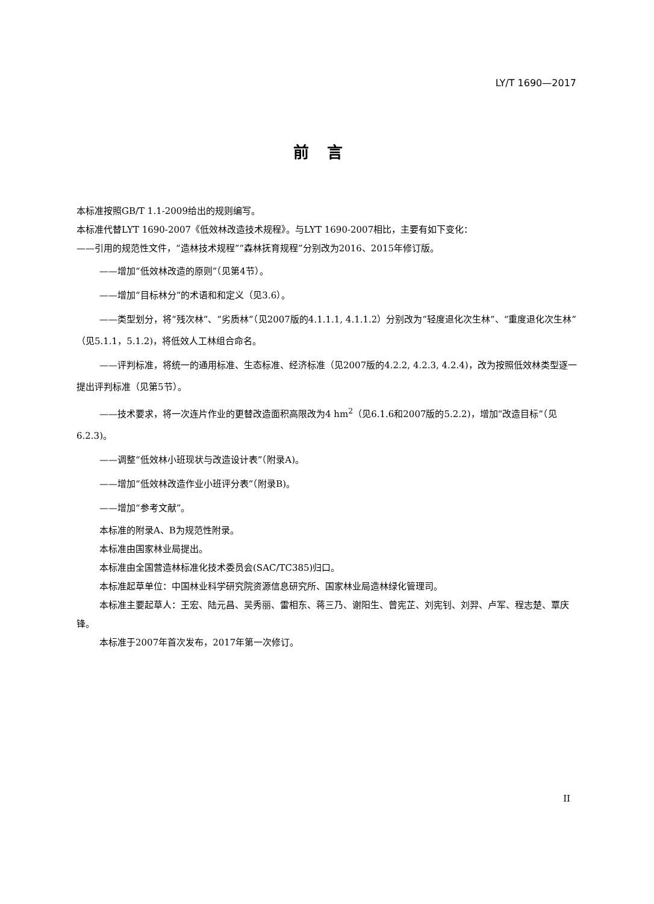LY/T 1690—2017
前言
本标准按照GB/T 1.1-2009给出的规则编写。
本标准代替LYT 1690-2007《低效林改造技术规程》。与LYT 1690-2007相比，主要有如下变化：
——引用的规范性文件，“造林技术规程”“森林抚育规程”分别改为2016、2015年修订版。
——增加“低效林改造的原则”（见第4节）。
——增加“目标林分”的术语和和定义（见3.6）。
——类型划分，将“残次林”、“劣质林”（见2007版的4.1.1.1, 4.1.1.2）分别改为“轻度退化次生林”、“重度退化次生林”（见5.1.1，5.1.2)，将低效人工林组合命名。
——评判标准，将统一的通用标准、生态标准、经济标准（见2007版的4.2.2, 4.2.3, 4.2.4)，改为按照低效林类型逐一提出评判标准（见第5节）。
——技术要求，将一次连片作业的更替改造面积高限改为4 hm<sup>2</sup>（见6.1.6和2007版的5.2.2)，增加“改造目标”（见6.2.3)。
——调整“低效林小班现状与改造设计表”（附录A)。
——增加“低效林改造作业小班评分表”（附录B)。
——增加“参考文献”。
本标准的附录A、B为规范性附录。
本标准由国家林业局提出。
本标准由全国营造林标准化技术委员会(SAC/TC385)归口。
本标准起草单位：中国林业科学研究院资源信息研究所、国家林业局造林绿化管理司。
本标准主要起草人：王宏、陆元昌、吴秀丽、雷相东、蒋三乃、谢阳生、曾宪芷、刘宪钊、刘羿、卢军、程志楚、覃庆锋。
本标准于2007年首次发布，2017年第一次修订。
II